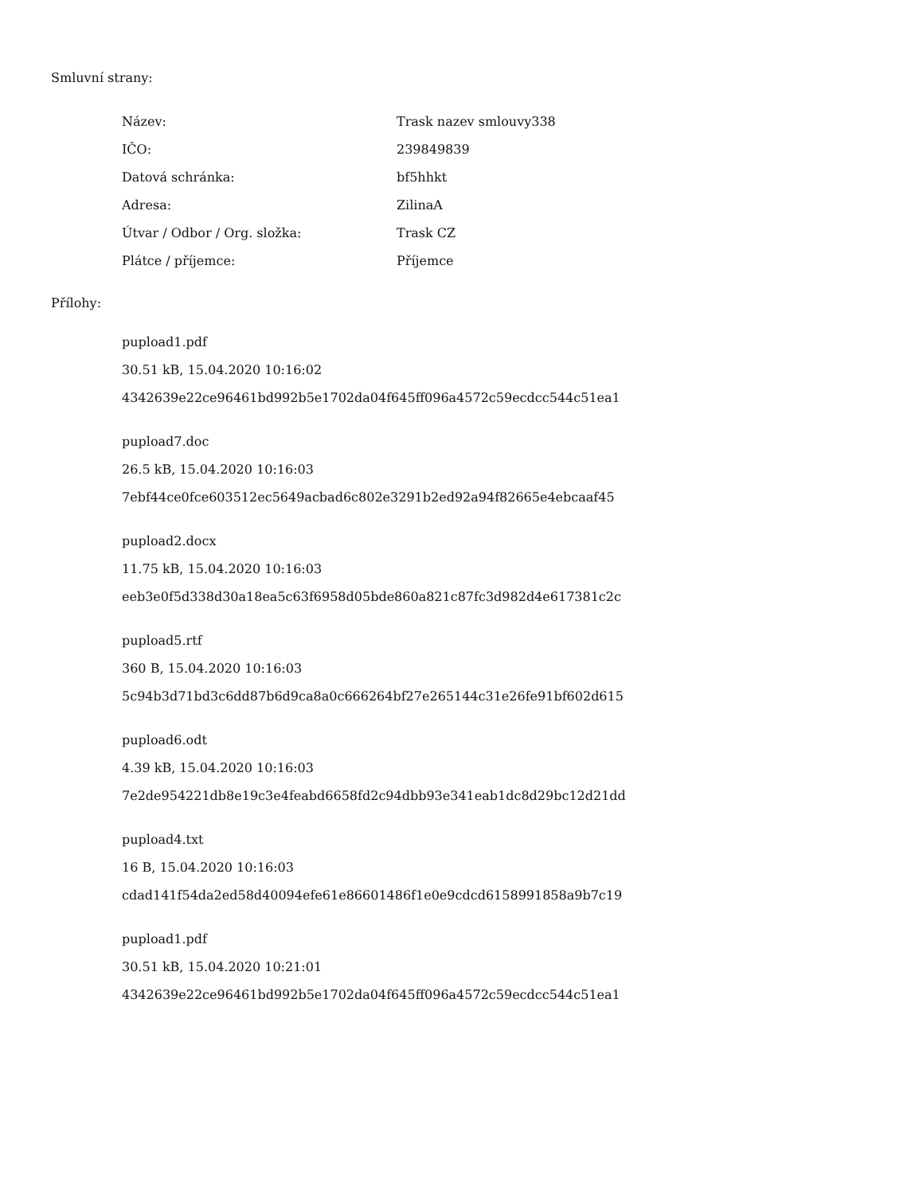Smluvní strany:
| Název: | Trask nazev smlouvy338 |
| IČO: | 239849839 |
| Datová schránka: | bf5hhkt |
| Adresa: | ZilinaA |
| Útvar / Odbor / Org. složka: | Trask CZ |
| Plátce / příjemce: | Příjemce |
Přílohy:
pupload1.pdf
30.51 kB, 15.04.2020 10:16:02
4342639e22ce96461bd992b5e1702da04f645ff096a4572c59ecdcc544c51ea1
pupload7.doc
26.5 kB, 15.04.2020 10:16:03
7ebf44ce0fce603512ec5649acbad6c802e3291b2ed92a94f82665e4ebcaaf45
pupload2.docx
11.75 kB, 15.04.2020 10:16:03
eeb3e0f5d338d30a18ea5c63f6958d05bde860a821c87fc3d982d4e617381c2c
pupload5.rtf
360 B, 15.04.2020 10:16:03
5c94b3d71bd3c6dd87b6d9ca8a0c666264bf27e265144c31e26fe91bf602d615
pupload6.odt
4.39 kB, 15.04.2020 10:16:03
7e2de954221db8e19c3e4feabd6658fd2c94dbb93e341eab1dc8d29bc12d21dd
pupload4.txt
16 B, 15.04.2020 10:16:03
cdad141f54da2ed58d40094efe61e86601486f1e0e9cdcd6158991858a9b7c19
pupload1.pdf
30.51 kB, 15.04.2020 10:21:01
4342639e22ce96461bd992b5e1702da04f645ff096a4572c59ecdcc544c51ea1